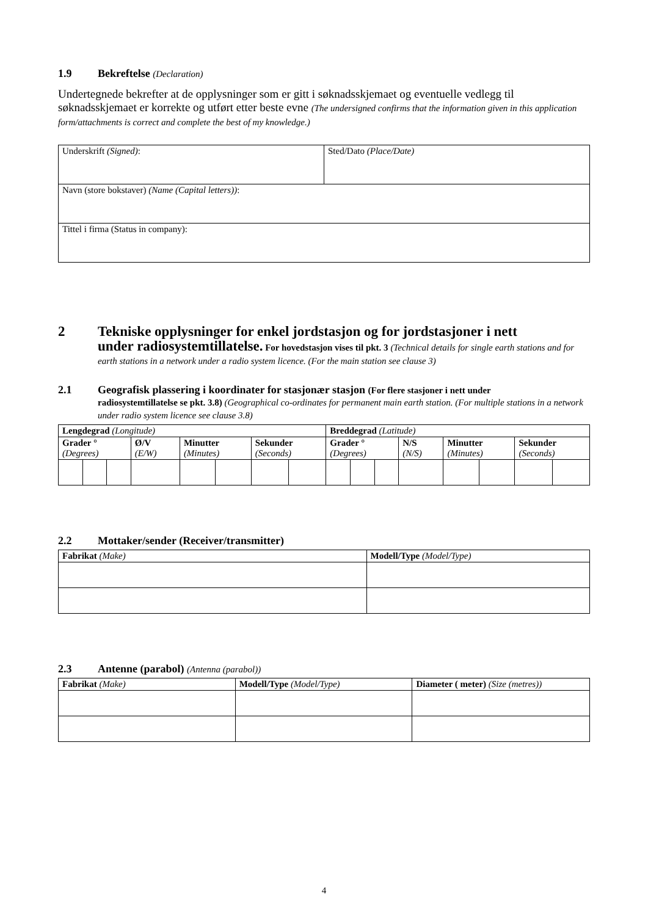1.9 Bekreftelse (Declaration)
Undertegnede bekrefter at de opplysninger som er gitt i søknadsskjemaet og eventuelle vedlegg til søknadsskjemaet er korrekte og utført etter beste evne (The undersigned confirms that the information given in this application form/attachments is correct and complete the best of my knowledge.)
| Underskrift (Signed) : | Sted/Dato (Place/Date) |
| Navn (store bokstaver) (Name (Capital letters)) : | |
| Tittel i firma (Status in company): | |
2 Tekniske opplysninger for enkel jordstasjon og for jordstasjoner i nett
under radiosystemtillatelse. For hovedstasjon vises til pkt. 3 (Technical details for single earth stations and for earth stations in a network under a radio system licence. (For the main station see clause 3)
2.1 Geografisk plassering i koordinater for stasjonær stasjon (For flere stasjoner i nett under
radiosystemtillatelse se pkt. 3.8) (Geographical co-ordinates for permanent main earth station. (For multiple stations in a network under radio system licence see clause 3.8)
| Lengdegrad (Longitude) | | | | | | | | Breddegrad (Latitude) | | | | | | | |
| Grader ° (Degrees) | | | Ø/V (E/W) | Minutter (Minutes) | | Sekunder (Seconds) | | Grader ° (Degrees) | | | N/S (N/S) | Minutter (Minutes) | | Sekunder (Seconds) | |
2.2 Mottaker/sender (Receiver/transmitter)
| Fabrikat (Make) | Modell/Type (Model/Type) |
2.3 Antenne (parabol) (Antenna (parabol))
| Fabrikat (Make) | Modell/Type (Model/Type) | Diameter ( meter) (Size (metres)) |
4